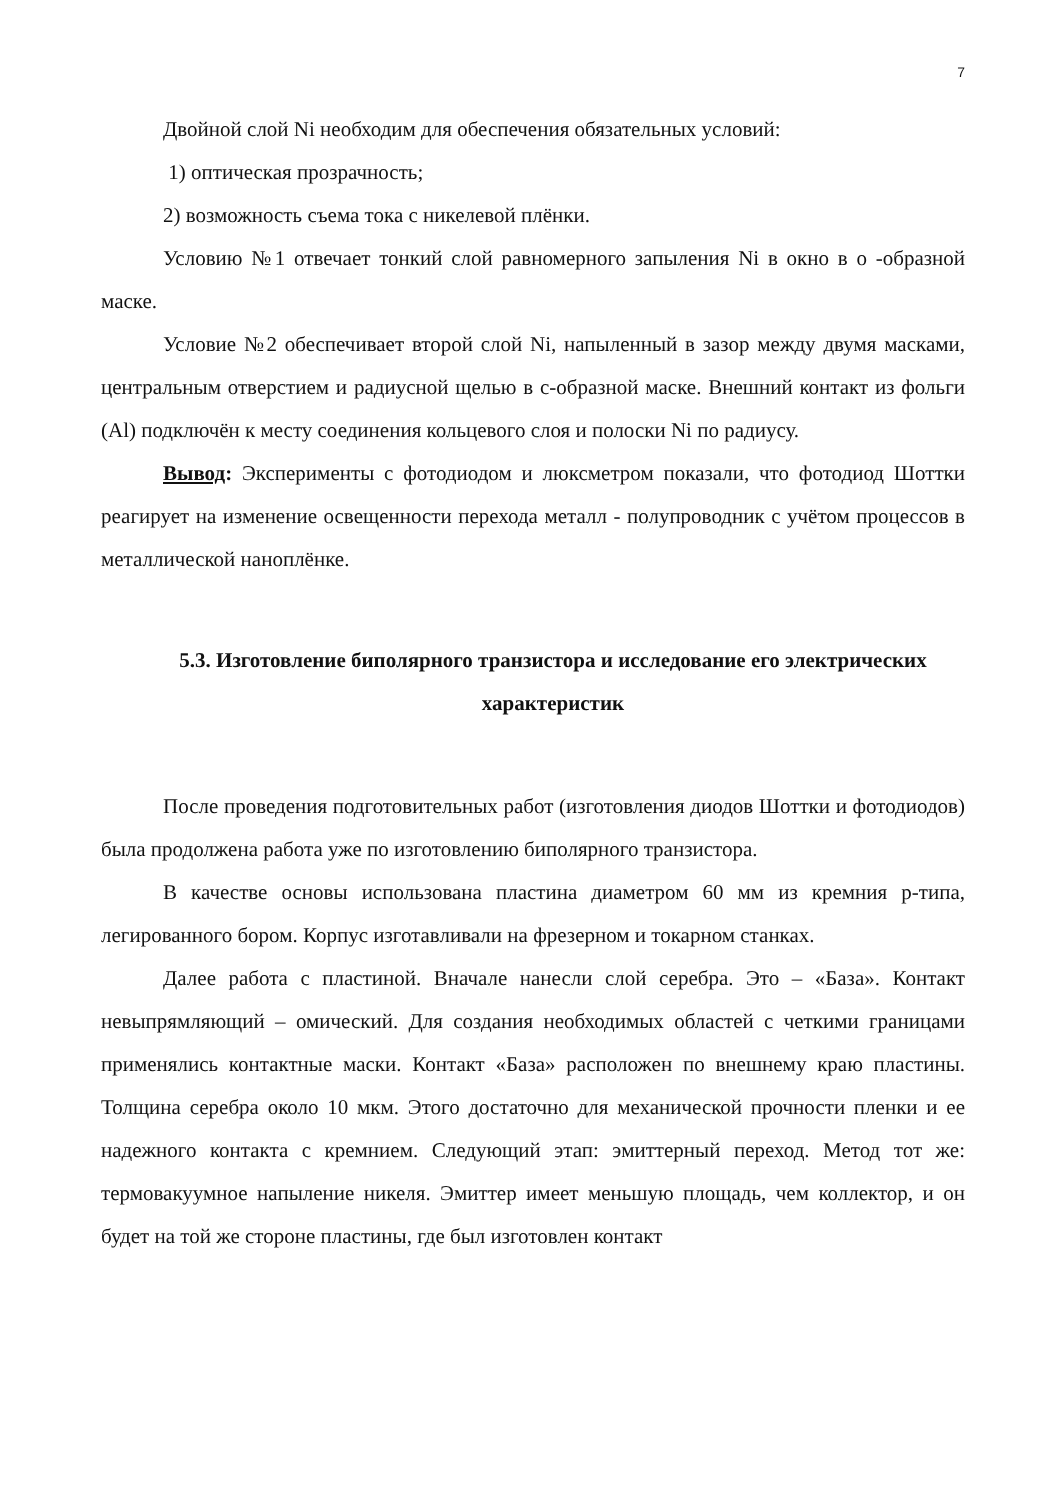7
Двойной слой Ni необходим для обеспечения обязательных условий:
1) оптическая прозрачность;
2) возможность съема тока с никелевой плёнки.
Условию №1 отвечает тонкий слой равномерного запыления Ni в окно в о -образной маске.
Условие №2 обеспечивает второй слой Ni, напыленный в зазор между двумя масками, центральным отверстием и радиусной щелью в с-образной маске. Внешний контакт из фольги (Al) подключён к месту соединения кольцевого слоя и полоски Ni по радиусу.
Вывод: Эксперименты с фотодиодом и люксметром показали, что фотодиод Шоттки реагирует на изменение освещенности перехода металл - полупроводник с учётом процессов в металлической наноплёнке.
5.3. Изготовление биполярного транзистора и исследование его электрических характеристик
После проведения подготовительных работ (изготовления диодов Шоттки и фотодиодов) была продолжена работа уже по изготовлению биполярного транзистора.
В качестве основы использована пластина диаметром 60 мм из кремния p-типа, легированного бором. Корпус изготавливали на фрезерном и токарном станках.
Далее работа с пластиной. Вначале нанесли слой серебра. Это – «База». Контакт невыпрямляющий – омический. Для создания необходимых областей с четкими границами применялись контактные маски. Контакт «База» расположен по внешнему краю пластины. Толщина серебра около 10 мкм. Этого достаточно для механической прочности пленки и ее надежного контакта с кремнием. Следующий этап: эмиттерный переход. Метод тот же: термовакуумное напыление никеля. Эмиттер имеет меньшую площадь, чем коллектор, и он будет на той же стороне пластины, где был изготовлен контакт